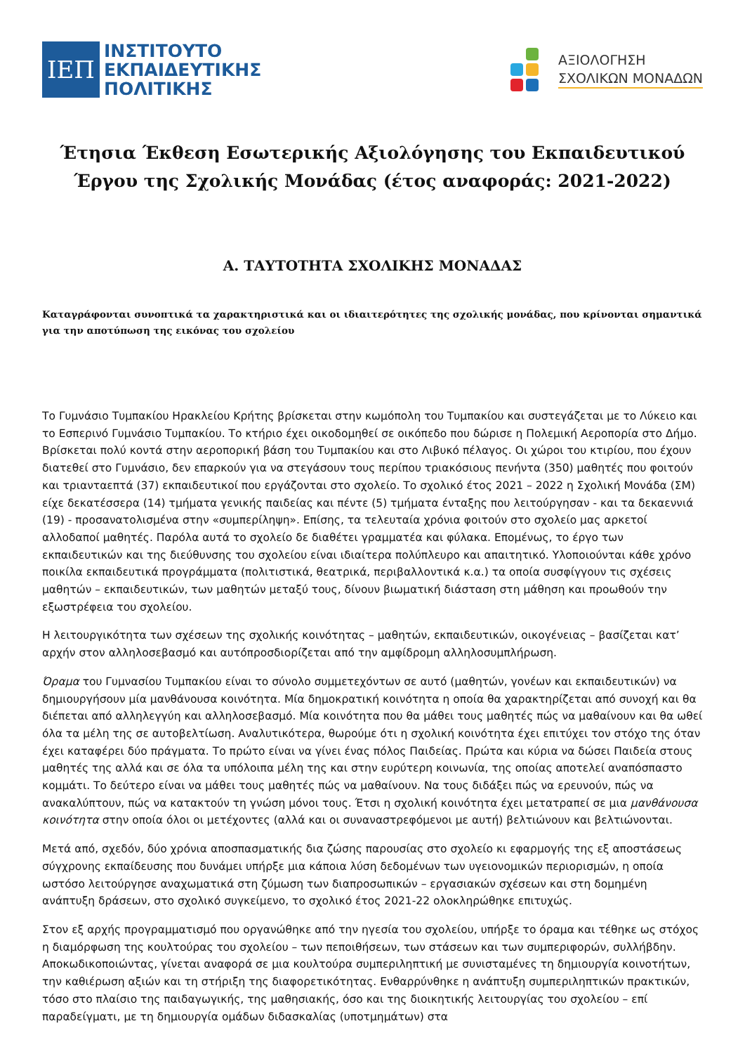ΙΕΠ
ΙΝΣΤΙΤΟΥΤΟ
ΕΚΠΑΙΔΕΥΤΙΚΗΣ
ΠΟΛΙΤΙΚΗΣ
ΑΞΙΟΛΟΓΗΣΗ
ΣΧΟΛΙΚΩΝ ΜΟΝΑΔΩΝ
Έτησια Έκθεση Εσωτερικής Αξιολόγησης του Εκπαιδευτικού Έργου της Σχολικής Μονάδας (έτος αναφοράς: 2021-2022)
Α. ΤΑΥΤΟΤΗΤΑ ΣΧΟΛΙΚΗΣ ΜΟΝΑΔΑΣ
Καταγράφονται συνοπτικά τα χαρακτηριστικά και οι ιδιαιτερότητες της σχολικής μονάδας, που κρίνονται σημαντικά για την αποτύπωση της εικόνας του σχολείου
Το Γυμνάσιο Τυμπακίου Ηρακλείου Κρήτης βρίσκεται στην κωμόπολη του Τυμπακίου και συστεγάζεται με το Λύκειο και το Εσπερινό Γυμνάσιο Τυμπακίου. Το κτήριο έχει οικοδομηθεί σε οικόπεδο που δώρισε η Πολεμική Αεροπορία στο Δήμο. Βρίσκεται πολύ κοντά στην αεροπορική βάση του Τυμπακίου και στο Λιβυκό πέλαγος. Οι χώροι του κτιρίου, που έχουν διατεθεί στο Γυμνάσιο, δεν επαρκούν για να στεγάσουν τους περίπου τριακόσιους πενήντα (350) μαθητές που φοιτούν και τριανταεπτά (37) εκπαιδευτικοί που εργάζονται στο σχολείο. Το σχολικό έτος 2021 – 2022 η Σχολική Μονάδα (ΣΜ) είχε δεκατέσσερα (14) τμήματα γενικής παιδείας και πέντε (5) τμήματα ένταξης που λειτούργησαν - και τα δεκαεννιά (19) - προσανατολισμένα στην «συμπερίληψη». Επίσης, τα τελευταία χρόνια φοιτούν στο σχολείο μας αρκετοί αλλοδαποί μαθητές. Παρόλα αυτά το σχολείο δε διαθέτει γραμματέα και φύλακα. Επομένως, το έργο των εκπαιδευτικών και της διεύθυνσης του σχολείου είναι ιδιαίτερα πολύπλευρο και απαιτητικό. Υλοποιούνται κάθε χρόνο ποικίλα εκπαιδευτικά προγράμματα (πολιτιστικά, θεατρικά, περιβαλλοντικά κ.α.) τα οποία συσφίγγουν τις σχέσεις μαθητών – εκπαιδευτικών, των μαθητών μεταξύ τους, δίνουν βιωματική διάσταση στη μάθηση και προωθούν την εξωστρέφεια του σχολείου.
Η λειτουργικότητα των σχέσεων της σχολικής κοινότητας – μαθητών, εκπαιδευτικών, οικογένειας – βασίζεται κατ’ αρχήν στον αλληλοσεβασμό και αυτόπροσδιορίζεται από την αμφίδρομη αλληλοσυμπλήρωση.
Όραμα του Γυμνασίου Τυμπακίου είναι το σύνολο συμμετεχόντων σε αυτό (μαθητών, γονέων και εκπαιδευτικών) να δημιουργήσουν μία μανθάνουσα κοινότητα. Μία δημοκρατική κοινότητα η οποία θα χαρακτηρίζεται από συνοχή και θα διέπεται από αλληλεγγύη και αλληλοσεβασμό. Μία κοινότητα που θα μάθει τους μαθητές πώς να μαθαίνουν και θα ωθεί όλα τα μέλη της σε αυτοβελτίωση. Αναλυτικότερα, θωρούμε ότι η σχολική κοινότητα έχει επιτύχει τον στόχο της όταν έχει καταφέρει δύο πράγματα. Το πρώτο είναι να γίνει ένας πόλος Παιδείας. Πρώτα και κύρια να δώσει Παιδεία στους μαθητές της αλλά και σε όλα τα υπόλοιπα μέλη της και στην ευρύτερη κοινωνία, της οποίας αποτελεί αναπόσπαστο κομμάτι. Το δεύτερο είναι να μάθει τους μαθητές πώς να μαθαίνουν. Να τους διδάξει πώς να ερευνούν, πώς να ανακαλύπτουν, πώς να κατακτούν τη γνώση μόνοι τους. Έτσι η σχολική κοινότητα έχει μετατραπεί σε μια μανθάνουσα κοινότητα στην οποία όλοι οι μετέχοντες (αλλά και οι συναναστρεφόμενοι με αυτή) βελτιώνουν και βελτιώνονται.
Μετά από, σχεδόν, δύο χρόνια αποσπασματικής δια ζώσης παρουσίας στο σχολείο κι εφαρμογής της εξ αποστάσεως σύγχρονης εκπαίδευσης που δυνάμει υπήρξε μια κάποια λύση δεδομένων των υγειονομικών περιορισμών, η οποία ωστόσο λειτούργησε αναχωματικά στη ζύμωση των διαπροσωπικών – εργασιακών σχέσεων και στη δομημένη ανάπτυξη δράσεων, στο σχολικό συγκείμενο, το σχολικό έτος 2021-22 ολοκληρώθηκε επιτυχώς.
Στον εξ αρχής προγραμματισμό που οργανώθηκε από την ηγεσία του σχολείου, υπήρξε το όραμα και τέθηκε ως στόχος η διαμόρφωση της κουλτούρας του σχολείου – των πεποιθήσεων, των στάσεων και των συμπεριφορών, συλλήβδην. Αποκωδικοποιώντας, γίνεται αναφορά σε μια κουλτούρα συμπεριληπτική με συνισταμένες τη δημιουργία κοινοτήτων, την καθιέρωση αξιών και τη στήριξη της διαφορετικότητας. Ενθαρρύνθηκε η ανάπτυξη συμπεριληπτικών πρακτικών, τόσο στο πλαίσιο της παιδαγωγικής, της μαθησιακής, όσο και της διοικητικής λειτουργίας του σχολείου – επί παραδείγματι, με τη δημιουργία ομάδων διδασκαλίας (υποτμημάτων) στα